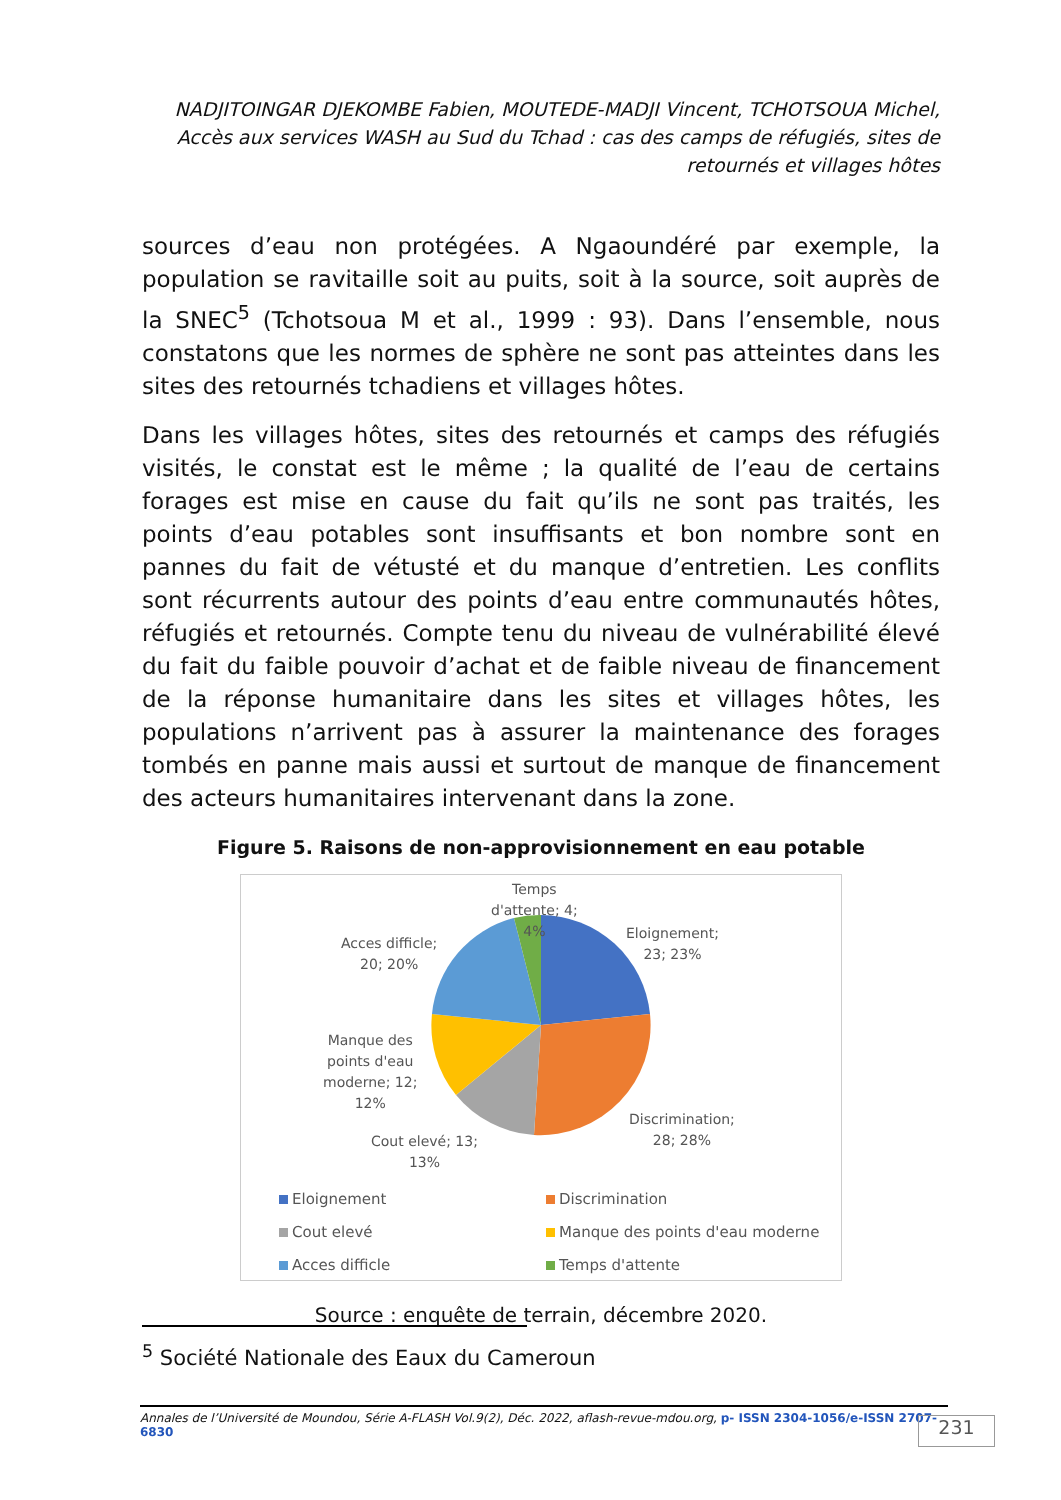NADJITOINGAR DJEKOMBE Fabien, MOUTEDE-MADJI Vincent, TCHOTSOUA Michel, Accès aux services WASH au Sud du Tchad : cas des camps de réfugiés, sites de retournés et villages hôtes
sources d’eau non protégées. A Ngaoundéré par exemple, la population se ravitaille soit au puits, soit à la source, soit auprès de la SNEC<sup>5</sup> (Tchotsoua M et al., 1999 : 93). Dans l’ensemble, nous constatons que les normes de sphère ne sont pas atteintes dans les sites des retournés tchadiens et villages hôtes.
Dans les villages hôtes, sites des retournés et camps des réfugiés visités, le constat est le même ; la qualité de l’eau de certains forages est mise en cause du fait qu’ils ne sont pas traités, les points d’eau potables sont insuffisants et bon nombre sont en pannes du fait de vétusté et du manque d’entretien. Les conflits sont récurrents autour des points d’eau entre communautés hôtes, réfugiés et retournés. Compte tenu du niveau de vulnérabilité élevé du fait du faible pouvoir d’achat et de faible niveau de financement de la réponse humanitaire dans les sites et villages hôtes, les populations n’arrivent pas à assurer la maintenance des forages tombés en panne mais aussi et surtout de manque de financement des acteurs humanitaires intervenant dans la zone.
Figure 5. Raisons de non-approvisionnement en eau potable
Temps
d'attente; 4;
4%
Eloignement;
23; 23%
Acces difficle;
20; 20%
Manque des
points d'eau
moderne; 12;
12%
Discrimination;
28; 28%
Cout elevé; 13;
13%
Eloignement Discrimination
Cout elevé
Manque des points d'eau moderne
Acces difficle Temps d'attente
Source : enquête de terrain, décembre 2020.
<sup>5</sup> Société Nationale des Eaux du Cameroun
Annales de l’Université de Moundou, Série A-FLASH Vol.9(2), Déc. 2022, aflash-revue-mdou.org, p- ISSN 2304-1056/e-ISSN 2707-6830
231